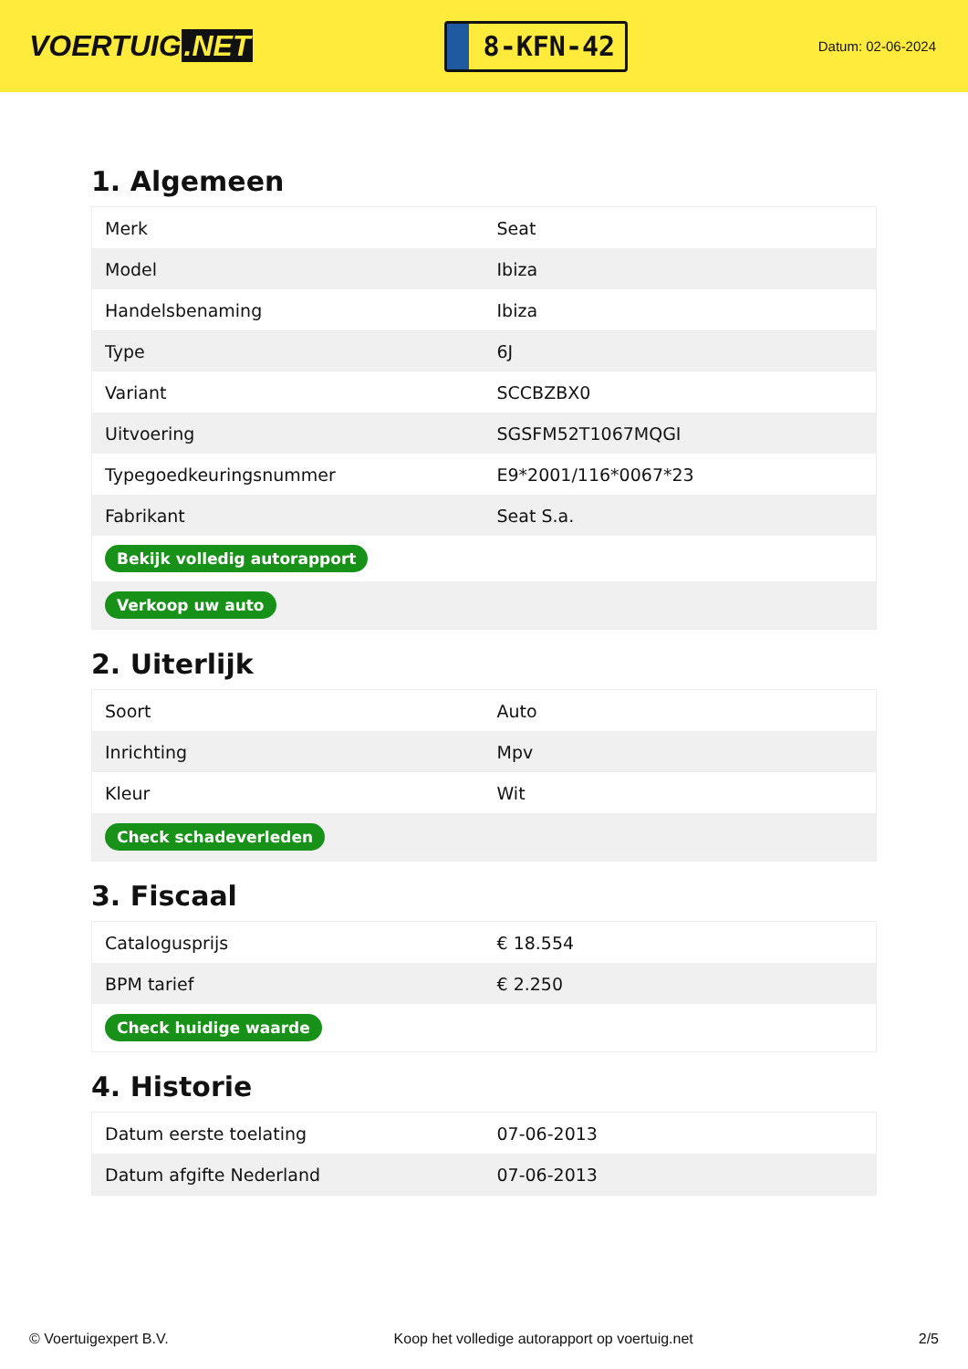VOERTUIG.NET
8-KFN-42
Datum: 02-06-2024
1. Algemeen
| Merk | Seat |
| Model | Ibiza |
| Handelsbenaming | Ibiza |
| Type | 6J |
| Variant | SCCBZBX0 |
| Uitvoering | SGSFM52T1067MQGI |
| Typegoedkeuringsnummer | E9*2001/116*0067*23 |
| Fabrikant | Seat S.a. |
| Bekijk volledig autorapport | |
| Verkoop uw auto | |
2. Uiterlijk
| Soort | Auto |
| Inrichting | Mpv |
| Kleur | Wit |
| Check schadeverleden | |
3. Fiscaal
| Catalogusprijs | € 18.554 |
| BPM tarief | € 2.250 |
| Check huidige waarde | |
4. Historie
| Datum eerste toelating | 07-06-2013 |
| Datum afgifte Nederland | 07-06-2013 |
© Voertuigexpert B.V. Koop het volledige autorapport op voertuig.net 2/5